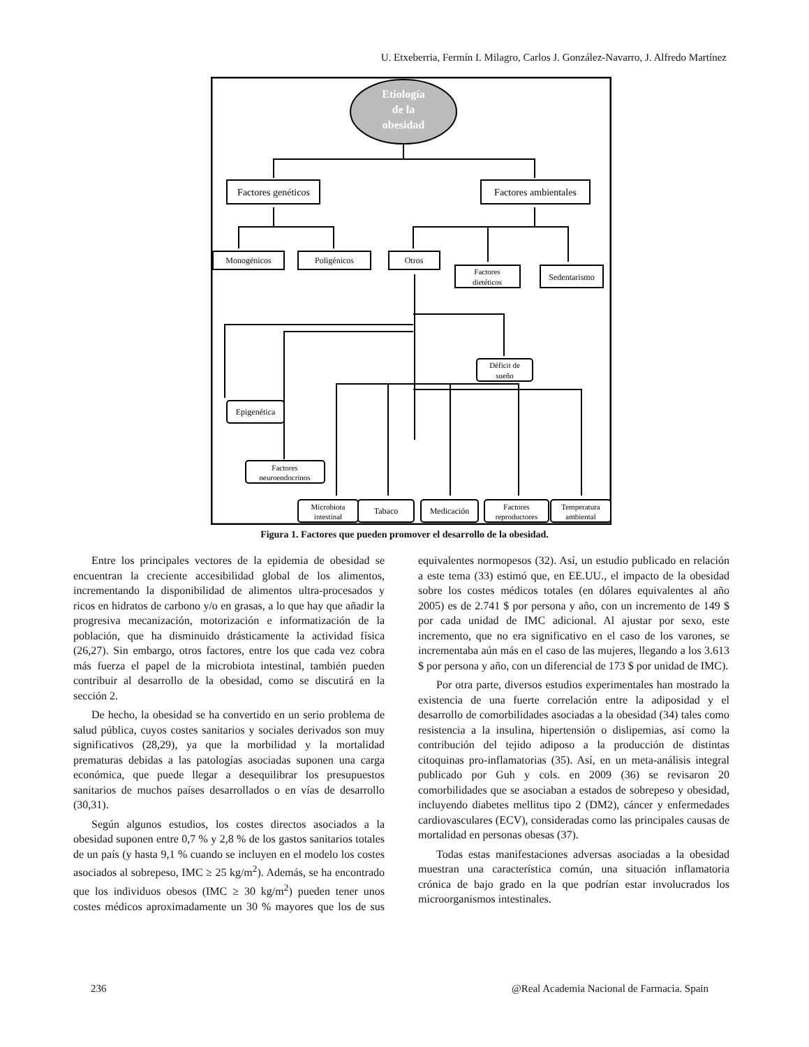U. Etxeberria, Fermín I. Milagro, Carlos J. González-Navarro, J. Alfredo Martínez
Etiología
de la
obesidad
Factores genéticos
Factores ambientales
Monogénicos
Poligénicos
Otros
Factores
dietéticos
Sedentarismo
Déficit de
sueño
Epigenética
Factores
neuroendocrinos
Microbiota
intestinal
Tabaco
Medicación
Factores
reproductores
Temperatura
ambiental
Figura 1. Factores que pueden promover el desarrollo de la obesidad.
Entre los principales vectores de la epidemia de obesidad se encuentran la creciente accesibilidad global de los alimentos, incrementando la disponibilidad de alimentos ultra-procesados y ricos en hidratos de carbono y/o en grasas, a lo que hay que añadir la progresiva mecanización, motorización e informatización de la población, que ha disminuido drásticamente la actividad física (26,27). Sin embargo, otros factores, entre los que cada vez cobra más fuerza el papel de la microbiota intestinal, también pueden contribuir al desarrollo de la obesidad, como se discutirá en la sección 2.
De hecho, la obesidad se ha convertido en un serio problema de salud pública, cuyos costes sanitarios y sociales derivados son muy significativos (28,29), ya que la morbilidad y la mortalidad prematuras debidas a las patologías asociadas suponen una carga económica, que puede llegar a desequilibrar los presupuestos sanitarios de muchos países desarrollados o en vías de desarrollo (30,31).
Según algunos estudios, los costes directos asociados a la obesidad suponen entre 0,7 % y 2,8 % de los gastos sanitarios totales de un país (y hasta 9,1 % cuando se incluyen en el modelo los costes asociados al sobrepeso, IMC ≥ 25 kg/m<sup>2</sup>). Además, se ha encontrado que los individuos obesos (IMC ≥ 30 kg/m<sup>2</sup>) pueden tener unos costes médicos aproximadamente un 30 % mayores que los de sus equivalentes normopesos (32). Así, un estudio publicado en relación a este tema (33) estimó que, en EE.UU., el impacto de la obesidad sobre los costes médicos totales (en dólares equivalentes al año 2005) es de 2.741 $ por persona y año, con un incremento de 149 $ por cada unidad de IMC adicional. Al ajustar por sexo, este incremento, que no era significativo en el caso de los varones, se incrementaba aún más en el caso de las mujeres, llegando a los 3.613 $ por persona y año, con un diferencial de 173 $ por unidad de IMC).
Por otra parte, diversos estudios experimentales han mostrado la existencia de una fuerte correlación entre la adiposidad y el desarrollo de comorbilidades asociadas a la obesidad (34) tales como resistencia a la insulina, hipertensión o dislipemias, así como la contribución del tejido adiposo a la producción de distintas citoquinas pro-inflamatorias (35). Así, en un meta-análisis integral publicado por Guh y cols. en 2009 (36) se revisaron 20 comorbilidades que se asociaban a estados de sobrepeso y obesidad, incluyendo diabetes mellitus tipo 2 (DM2), cáncer y enfermedades cardiovasculares (ECV), consideradas como las principales causas de mortalidad en personas obesas (37).
Todas estas manifestaciones adversas asociadas a la obesidad muestran una característica común, una situación inflamatoria crónica de bajo grado en la que podrían estar involucrados los microorganismos intestinales.
236 @Real Academia Nacional de Farmacia. Spain